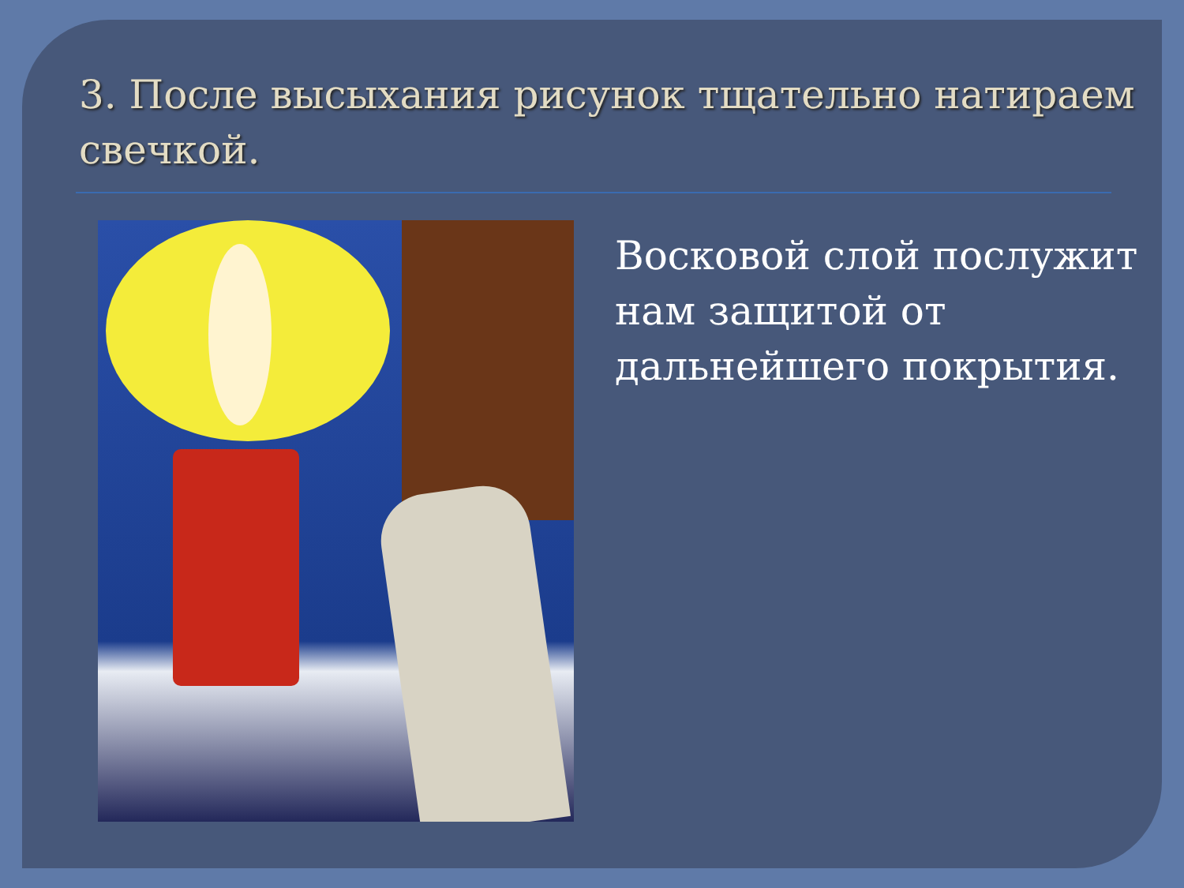3. После высыхания рисунок тщательно натираем свечкой.
Восковой слой послужит нам защитой от дальнейшего покрытия.